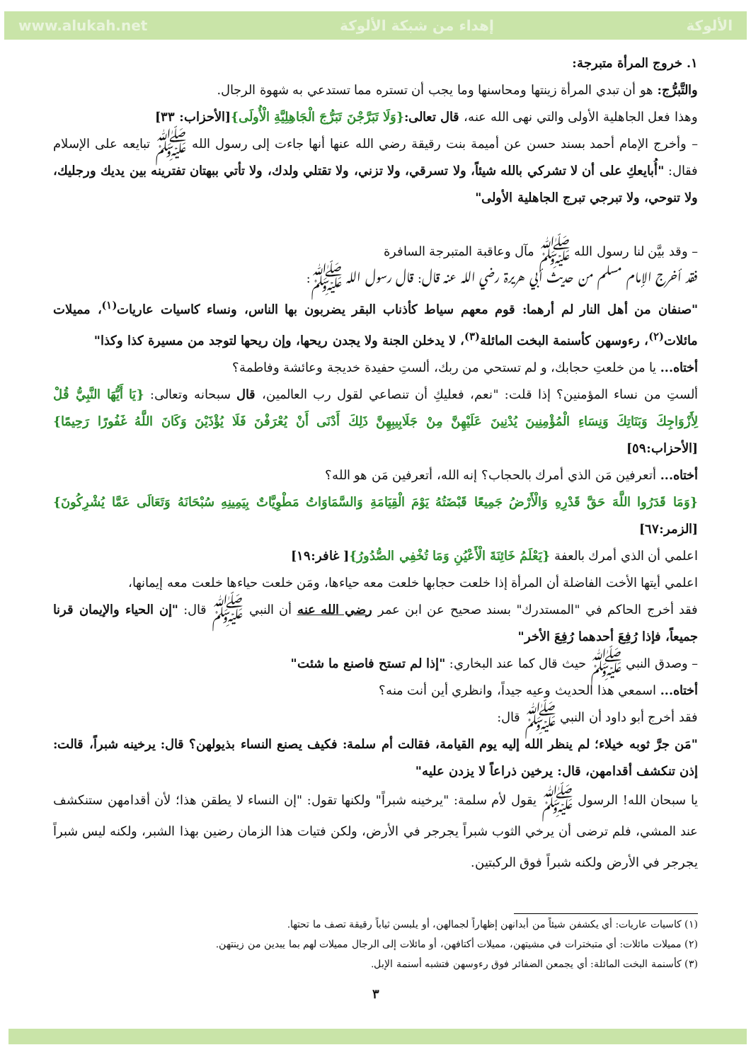www.alukah.net إهداء من شبكة الألوكة الألوكة
١. خروج المرأة متبرجة:
والتَّبرُّج: هو أن تبدي المرأة زينتها ومحاسنها وما يجب أن تستره مما تستدعي به شهوة الرجال.
وهذا فعل الجاهلية الأولى والتي نهى الله عنه، قال تعالى:{وَلَا تَبَرَّجْنَ تَبَرُّجَ الْجَاهِلِيَّةِ الْأُولَى}[الأحزاب: ٣٣]
– وأخرج الإمام أحمد بسند حسن عن أميمة بنت رقيقة رضي الله عنها أنها جاءت إلى رسول الله ﷺ تبايعه على الإسلام فقال: "أُبايعكِ على أن لا تشركي بالله شيئاً، ولا تسرقي، ولا تزني، ولا تقتلي ولدك، ولا تأتي ببهتان تفترينه بين يديك ورجليك، ولا تنوحي، ولا تبرجي تبرج الجاهلية الأولى"
– وقد بيَّن لنا رسول الله ﷺ مآل وعاقبة المتبرجة السافرة
فقد أخرج الإمام مسلم من حديث أبي هريرة رضي الله عنه قال: قال رسول الله ﷺ:
"صنفان من أهل النار لم أرهما: قوم معهم سياط كأذناب البقر يضربون بها الناس، ونساء كاسيات عاريات<sup>(١)</sup>، مميلات مائلات<sup>(٢)</sup>، رءوسهن كأسنمة البخت المائلة<sup>(٣)</sup>، لا يدخلن الجنة ولا يجدن ريحها، وإن ريحها لتوجد من مسيرة كذا وكذا"
أختاه... يا من خلعتِ حجابك، و لم تستحي من ربك، ألستِ حفيدة خديجة وعائشة وفاطمة؟
ألستِ من نساء المؤمنين؟ إذا قلت: "نعم، فعليكِ أن تنصاعي لقول رب العالمين، قال سبحانه وتعالى: {يَا أَيُّهَا النَّبِيُّ قُلْ لِأَزْوَاجِكَ وَبَنَاتِكَ وَنِسَاءِ الْمُؤْمِنِينَ يُدْنِينَ عَلَيْهِنَّ مِنْ جَلَابِيبِهِنَّ ذَلِكَ أَدْنَى أَنْ يُعْرَفْنَ فَلَا يُؤْذَيْنَ وَكَانَ اللَّهُ غَفُورًا رَحِيمًا}[الأحزاب:٥٩]
أختاه... أتعرفين مَن الذي أمرك بالحجاب؟ إنه الله، أتعرفين مَن هو الله؟
{وَمَا قَدَرُوا اللَّهَ حَقَّ قَدْرِهِ وَالْأَرْضُ جَمِيعًا قَبْضَتُهُ يَوْمَ الْقِيَامَةِ وَالسَّمَاوَاتُ مَطْوِيَّاتٌ بِيَمِينِهِ سُبْحَانَهُ وَتَعَالَى عَمَّا يُشْرِكُونَ} [الزمر:٦٧]
اعلمي أن الذي أمرك بالعفة {يَعْلَمُ خَائِنَةَ الْأَعْيُنِ وَمَا تُخْفِي الصُّدُورُ}[ غافر:١٩]
اعلمي أيتها الأخت الفاضلة أن المرأة إذا خلعت حجابها خلعت معه حياءها، ومَن خلعت حياءها خلعت معه إيمانها،
فقد أخرج الحاكم في "المستدرك" بسند صحيح عن ابن عمر رضي الله عنه أن النبي ﷺ قال: "إن الحياء والإيمان قرنا جميعاً، فإذا رُفِعَ أحدهما رُفِعَ الأخر"
– وصدق النبي ﷺ حيث قال كما عند البخاري: "إذا لم تستح فاصنع ما شئت"
أختاه... اسمعي هذا الحديث وعيه جيداً، وانظري أين أنت منه؟
فقد أخرج أبو داود أن النبي ﷺ قال:
"مَن جرَّ ثوبه خيلاء؛ لم ينظر الله إليه يوم القيامة، فقالت أم سلمة: فكيف يصنع النساء بذيولهن؟ قال: يرخينه شبراً، قالت: إذن تنكشف أقدامهن، قال: يرخين ذراعاً لا يزدن عليه"
يا سبحان الله! الرسول ﷺ يقول لأم سلمة: "يرخينه شبراً" ولكنها تقول: "إن النساء لا يطقن هذا؛ لأن أقدامهن ستنكشف عند المشي، فلم ترضى أن يرخي الثوب شبراً يجرجر في الأرض، ولكن فتيات هذا الزمان رضين بهذا الشبر، ولكنه ليس شبراً يجرجر في الأرض ولكنه شبراً فوق الركبتين.
(١) كاسيات عاريات: أي يكشفن شيئاً من أبدانهن إظهاراً لجمالهن، أو يلبسن ثياباً رقيقة تصف ما تحتها.
(٢) مميلات مائلات: أي متبخترات في مشيتهن، مميلات أكتافهن، أو مائلات إلى الرجال مميلات لهم بما يبدين من زينتهن.
(٣) كأسنمة البخت المائلة: أي يجمعن الضفائر فوق رءوسهن فتشبه أسنمة الإبل.
٣